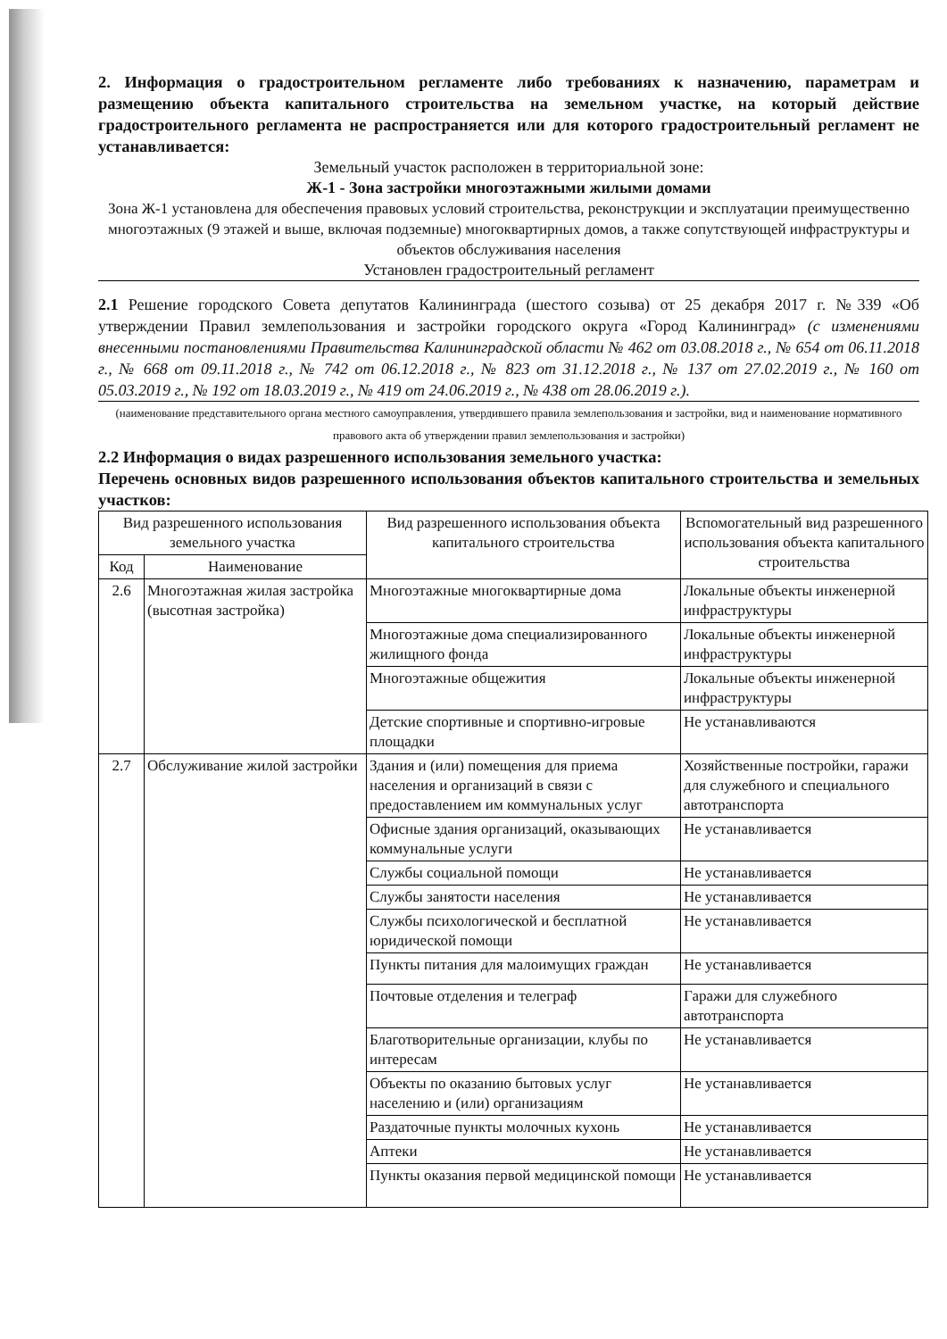2. Информация о градостроительном регламенте либо требованиях к назначению, параметрам и размещению объекта капитального строительства на земельном участке, на который действие градостроительного регламента не распространяется или для которого градостроительный регламент не устанавливается:
Земельный участок расположен в территориальной зоне:
Ж-1 - Зона застройки многоэтажными жилыми домами
Зона Ж-1 установлена для обеспечения правовых условий строительства, реконструкции и эксплуатации преимущественно многоэтажных (9 этажей и выше, включая подземные) многоквартирных домов, а также сопутствующей инфраструктуры и объектов обслуживания населения
Установлен градостроительный регламент
2.1 Решение городского Совета депутатов Калининграда (шестого созыва) от 25 декабря 2017 г. №339 «Об утверждении Правил землепользования и застройки городского округа «Город Калининград» (с изменениями внесенными постановлениями Правительства Калининградской области № 462 от 03.08.2018 г., № 654 от 06.11.2018 г., № 668 от 09.11.2018 г., № 742 от 06.12.2018 г., № 823 от 31.12.2018 г., № 137 от 27.02.2019 г., № 160 от 05.03.2019 г., № 192 от 18.03.2019 г., № 419 от 24.06.2019 г., № 438 от 28.06.2019 г.).
(наименование представительного органа местного самоуправления, утвердившего правила землепользования и застройки, вид и наименование нормативного правового акта об утверждении правил землепользования и застройки)
2.2 Информация о видах разрешенного использования земельного участка:
Перечень основных видов разрешенного использования объектов капитального строительства и земельных участков:
| Вид разрешенного использования земельного участка | | Вид разрешенного использования объекта капитального строительства | Вспомогательный вид разрешенного использования объекта капитального строительства |
| --- | --- | --- | --- |
| Код | Наименование | | |
| 2.6 | Многоэтажная жилая застройка (высотная застройка) | Многоэтажные многоквартирные дома | Локальные объекты инженерной инфраструктуры |
| | | Многоэтажные дома специализированного жилищного фонда | Локальные объекты инженерной инфраструктуры |
| | | Многоэтажные общежития | Локальные объекты инженерной инфраструктуры |
| | | Детские спортивные и спортивно-игровые площадки | Не устанавливаются |
| 2.7 | Обслуживание жилой застройки | Здания и (или) помещения для приема населения и организаций в связи с предоставлением им коммунальных услуг | Хозяйственные постройки, гаражи для служебного и специального автотранспорта |
| | | Офисные здания организаций, оказывающих коммунальные услуги | Не устанавливается |
| | | Службы социальной помощи | Не устанавливается |
| | | Службы занятости населения | Не устанавливается |
| | | Службы психологической и бесплатной юридической помощи | Не устанавливается |
| | | Пункты питания для малоимущих граждан | Не устанавливается |
| | | Почтовые отделения и телеграф | Гаражи для служебного автотранспорта |
| | | Благотворительные организации, клубы по интересам | Не устанавливается |
| | | Объекты по оказанию бытовых услуг населению и (или) организациям | Не устанавливается |
| | | Раздаточные пункты молочных кухонь | Не устанавливается |
| | | Аптеки | Не устанавливается |
| | | Пункты оказания первой медицинской помощи | Не устанавливается |